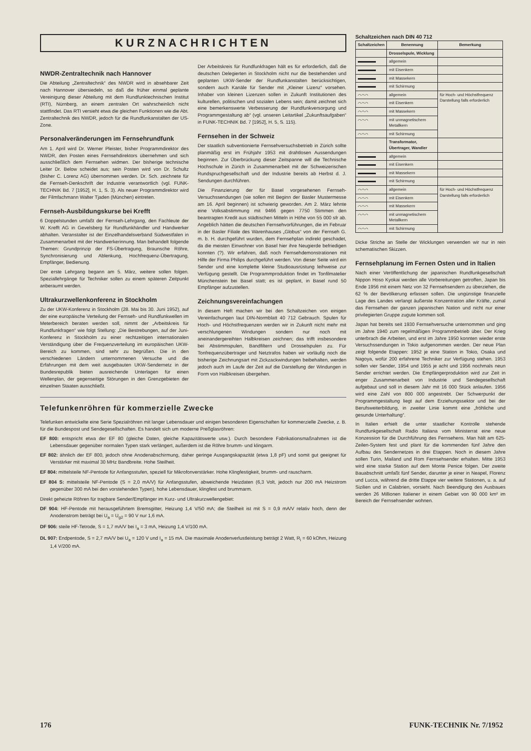KURZNACHRICHTEN
NWDR-Zentraltechnik nach Hannover
Die Abteilung „Zentraltechnik“ des NWDR wird in absehbarer Zeit nach Hannover übersiedeln, so daß die früher einmal geplante Vereinigung dieser Abteilung mit dem Rundfunktechnischen Institut (RTI), Nürnberg, an einem zentralen Ort wahrscheinlich nicht stattfindet. Das RTI versieht etwa die gleichen Funktionen wie die Abt. Zentraltechnik des NWDR, jedoch für die Rundfunkanstalten der US-Zone.
Personalveränderungen im Fernsehrundfunk
Am 1. April wird Dr. Werner Pleister, bisher Programmdirektor des NWDR, den Posten eines Fernsehdirektors übernehmen und sich ausschließlich dem Fernsehen widmen. Der bisherige technische Leiter Dr. Below scheidet aus; sein Posten wird von Dr. Schultz (bisher C. Lorenz AG) übernommen werden. Dr. Sch. zeichnete für die Fernseh-Denkschrift der Industrie verantwortlich (vgl. FUNK-TECHNIK Bd. 7 [1952], H. 1, S. 3). Als neuer Programmdirektor wird der Filmfachmann Walter Tjaden (München) eintreten.
Fernseh-Ausbildungskurse bei Krefft
6 Doppelstunden umfaßt der Fernseh-Lehrgang, den Fachleute der W. Krefft AG in Gevelsberg für Rundfunkhändler und Handwerker abhalten. Veranstalter ist der Einzelhandelsverband Südwestfalen in Zusammenarbeit mit der Handwerkerinnung. Man behandelt folgende Themen: Grundprinzip der FS-Übertragung, Braunsche Röhre, Synchronisierung und Ablenkung, Hochfrequenz-Übertragung, Empfänger, Bedienung.
Der erste Lehrgang begann am 5. März, weitere sollen folgen. Speziallehrgänge für Techniker sollen zu einem späteren Zeitpunkt anberaumt werden.
Ultrakurzwellenkonferenz in Stockholm
Zu der UKW-Konferenz in Stockholm (28. Mai bis 30. Juni 1952), auf der eine europäische Verteilung der Fernseh- und Rundfunkwellen im Meterbereich beraten werden soll, nimmt der „Arbeitskreis für Rundfunkfragen“ wie folgt Stellung: „Die Bestrebungen, auf der Juni-Konferenz in Stockholm zu einer rechtzeitigen internationalen Verständigung über die Frequenzverteilung im europäischen UKW-Bereich zu kommen, sind sehr zu begrüßen. Die in den verschiedenen Ländern unternommenen Versuche und die Erfahrungen mit dem weit ausgebauten UKW-Sendernetz in der Bundesrepublik bieten ausreichende Unterlagen für einen Wellenplan, der gegenseitige Störungen in den Grenzgebieten der einzelnen Staaten ausschließt.
Der Arbeitskreis für Rundfunkfragen hält es für erforderlich, daß die deutschen Delegierten in Stockholm nicht nur die bestehenden und geplanten UKW-Sender der Rundfunkanstalten berücksichtigen, sondern auch Kanäle für Sender mit „Kleiner Lizenz“ vorsehen. Inhaber von kleinen Lizenzen sollen in Zukunft Institutionen des kulturellen, politischen und sozialen Lebens sein; damit zeichnet sich eine bemerkenswerte Verbesserung der Rundfunkversorgung und Programmgestaltung ab“ (vgl. unseren Leitartikel „Zukunftsaufgaben“ in FUNK-TECHNIK Bd. 7 [1952], H. 5, S. 115).
Fernsehen in der Schweiz
Der staatlich subventionierte Fernsehversuchsbetrieb in Zürich sollte planmäßig erst im Frühjahr 1953 mit drahtlosen Aussendungen beginnen. Zur Überbrückung dieser Zeitspanne will die Technische Hochschule in Zürich in Zusammenarbeit mit der Schweizerischen Rundspruchgesellschaft und der Industrie bereits ab Herbst d. J. Sendungen durchführen.
Die Finanzierung der für Basel vorgesehenen Fernseh-Versuchssendungen (sie sollen mit Beginn der Basler Mustermesse am 16. April beginnen) ist schwierig geworden. Am 2. März lehnte eine Volksabstimmung mit 9466 gegen 7750 Stimmen den beantragten Kredit aus städtischen Mitteln in Höhe von 55 000 sfr ab. Angeblich hätten die deutschen Fernsehvorführungen, die im Februar in der Basler Filiale des Warenhauses „Globus“ von der Fernseh G. m. b. H. durchgeführt wurden, dem Fernsehplan indirekt geschadet, da die meisten Einwohner von Basel hier ihre Neugierde befriedigen konnten (?). Wir erfahren, daß noch Fernsehdemonstrationen mit Hilfe der Firma Philips durchgeführt werden. Von dieser Seite wird ein Sender und eine komplette kleine Studioausrüstung leihweise zur Verfügung gestellt. Die Programmproduktion findet im Tonfilmatelier Münchenstein bei Basel statt; es ist geplant, in Basel rund 50 Empfänger aufzustellen.
Zeichnungsvereinfachungen
In diesem Heft machen wir bei den Schaltzeichen von einigen Vereinfachungen laut DIN-Normblatt 40 712 Gebrauch. Spulen für Hoch- und Höchstfrequenzen werden wir in Zukunft nicht mehr mit verschlungenen Windungen sondern nur noch mit aneinandergereihten Halbkreisen zeichnen; das trifft insbesondere bei Abstimmspulen, Bandfiltern und Drosselspulen zu. Für Tonfrequenzübertrager und Netztrafos haben wir vorläufig noch die bisherige Zeichnungsart mit Zickzackwindungen beibehalten, werden jedoch auch im Laufe der Zeit auf die Darstellung der Windungen in Form von Halbkreisen übergehen.
Telefunkenröhren für kommerzielle Zwecke
Telefunken entwickelte eine Serie Spezialröhren mit langer Lebensdauer und einigen besonderen Eigenschaften für kommerzielle Zwecke, z. B. für die Bundespost und Sendegesellschaften. Es handelt sich um moderne Preßglasröhren:
EF 800: entspricht etwa der EF 80 (gleiche Daten, gleiche Kapazitätswerte usw.). Durch besondere Fabrikationsmaßnahmen ist die Lebensdauer gegenüber normalen Typen stark verlängert, außerdem ist die Röhre brumm- und klingarm.
EF 802: ähnlich der EF 800, jedoch ohne Anodenabschirmung, daher geringe Ausgangskapazität (etwa 1,8 pF) und somit gut geeignet für Verstärker mit maximal 30 MHz Bandbreite. Hohe Steilheit.
EF 804: mittelsteile NF-Pentode für Anfangsstufen, speziell für Mikrofonverstärker. Hohe Klingfestigkeit, brumm- und rauscharm.
EF 804 S: mittelsteile NF-Pentode (S = 2,0 mA/V) für Anfangsstufen, abweichende Heizdaten (6,3 Volt, jedoch nur 200 mA Heizstrom gegenüber 300 mA bei den vorstehenden Typen), hohe Lebensdauer, klingfest und brummarm.
Direkt geheizte Röhren für tragbare Sender/Empfänger im Kurz- und Ultrakurzwellengebiet:
DF 904: HF-Pentode mit herausgeführtem Bremsgitter, Heizung 1,4 V/50 mA; die Steilheit ist mit S = 0,9 mA/V relativ hoch, denn der Anodenstrom beträgt bei U<sub>a</sub> = U<sub>g2</sub> = 90 V nur 1,6 mA.
DF 906: steile HF-Tetrode, S = 1,7 mA/V bei I<sub>a</sub> = 3 mA, Heizung 1,4 V/100 mA.
DL 907: Endpentode, S = 2,7 mA/V bei U<sub>a</sub> = 120 V und I<sub>a</sub> = 15 mA. Die maximale Anodenverlustleistung beträgt 2 Watt, R<sub>i</sub> = 60 kOhm, Heizung 1,4 V/200 mA.
Schaltzeichen nach DIN 40 712
| Schaltzeichen | Benennung | Bemerkung |
| --- | --- | --- |
| | Drosselspule, Wicklung | |
| | allgemein | |
| | mit Eisenkern | |
| | mit Massekern | |
| | mit Schirmung | |
| ⌒⌒⌒ | allgemein | für Hoch- und Höchstfrequenz Darstellung falls erforderlich |
| ⌒⌒⌒ | mit Eisenkern | |
| ⌒⌒⌒ | mit Massekern | |
| ⌒⌒⌒ | mit unmagnetischem Metallkern | |
| ⌒⌒⌒ | mit Schirmung | |
| | Transformator, Übertrager, Wandler | |
| | allgemein | |
| | mit Eisenkern | |
| | mit Massekern | |
| | mit Schirmung | |
| ⌒⌒⌒ | allgemein | für Hoch- und Höchstfrequenz Darstellung falls erforderlich |
| ⌒⌒⌒ | mit Eisenkern | |
| ⌒⌒⌒ | mit Massekern | |
| ⌒⌒⌒ | mit unmagnetischem Metallkern | |
| ⌒⌒⌒ | mit Schirmung | |
Dicke Striche an Stelle der Wicklungen verwenden wir nur in rein schematischen Skizzen.
Fernsehplanung im Fernen Osten und in Italien
Nach einer Veröffentlichung der japanischen Rundfunkgesellschaft Nippon Hoso Kyokai werden alle Vorbereitungen getroffen, Japan bis Ende 1956 mit einem Netz von 32 Fernsehsendern zu überziehen, die 62 % der Bevölkerung erfassen sollen. Die ungünstige finanzielle Lage des Landes verlangt äußerste Konzentration aller Kräfte, zumal das Fernsehen der ganzen japanischen Nation und nicht nur einer privilegierten Gruppe zugute kommen soll.
Japan hat bereits seit 1930 Fernsehversuche unternommen und ging im Jahre 1940 zum regelmäßigen Programmbetrieb über. Der Krieg unterbrach die Arbeiten, und erst im Jahre 1950 konnten wieder erste Versuchssendungen in Tokio aufgenommen werden. Der neue Plan zeigt folgende Etappen: 1952 je eine Station in Tokio, Osaka und Nagoya, wofür 200 erfahrene Techniker zur Verfügung stehen. 1953 sollen vier Sender, 1954 und 1955 je acht und 1956 nochmals neun Sender errichtet werden. Die Empfängerproduktion wird zur Zeit in enger Zusammenarbeit von Industrie und Sendegesellschaft aufgebaut und soll in diesem Jahr mit 16 000 Stück anlaufen. 1956 wird eine Zahl von 800 000 angestrebt. Der Schwerpunkt der Programmgestaltung liegt auf dem Erziehungssektor und bei der Berufsweiterbildung, in zweiter Linie kommt eine „fröhliche und gesunde Unterhaltung“.
In Italien erhielt die unter staatlicher Kontrolle stehende Rundfunkgesellschaft Radio Italiana vom Ministerrat eine neue Konzession für die Durchführung des Fernsehens. Man hält am 625-Zeilen-System fest und plant für die kommenden fünf Jahre den Aufbau des Sendernetzes in drei Etappen. Noch in diesem Jahre sollen Turin, Mailand und Rom Fernsehsender erhalten. Mitte 1953 wird eine starke Station auf dem Monte Penice folgen. Der zweite Bauabschnitt umfaßt fünf Sender, darunter je einer in Neapel, Florenz und Lucca, während die dritte Etappe vier weitere Stationen, u. a. auf Sizilien und in Calabrien, vorsieht. Nach Beendigung des Ausbaues werden 26 Millionen Italiener in einem Gebiet von 90 000 km² im Bereich der Fernsehsender wohnen.
176 FUNK-TECHNIK Nr. 7/1952